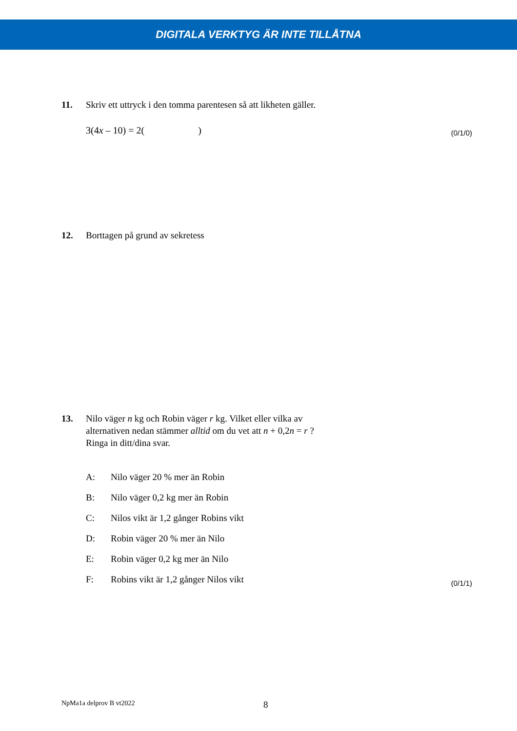DIGITALA VERKTYG ÄR INTE TILLÅTNA
11. Skriv ett uttryck i den tomma parentesen så att likheten gäller.
3(4x – 10) = 2( )
(0/1/0)
12. Borttagen på grund av sekretess
13. Nilo väger n kg och Robin väger r kg. Vilket eller vilka av
alternativen nedan stämmer alltid om du vet att n + 0,2n = r ?
Ringa in ditt/dina svar.
A: Nilo väger 20 % mer än Robin
B: Nilo väger 0,2 kg mer än Robin
C: Nilos vikt är 1,2 gånger Robins vikt
D: Robin väger 20 % mer än Nilo
E: Robin väger 0,2 kg mer än Nilo
F: Robins vikt är 1,2 gånger Nilos vikt
(0/1/1)
NpMa1a delprov B vt2022 8